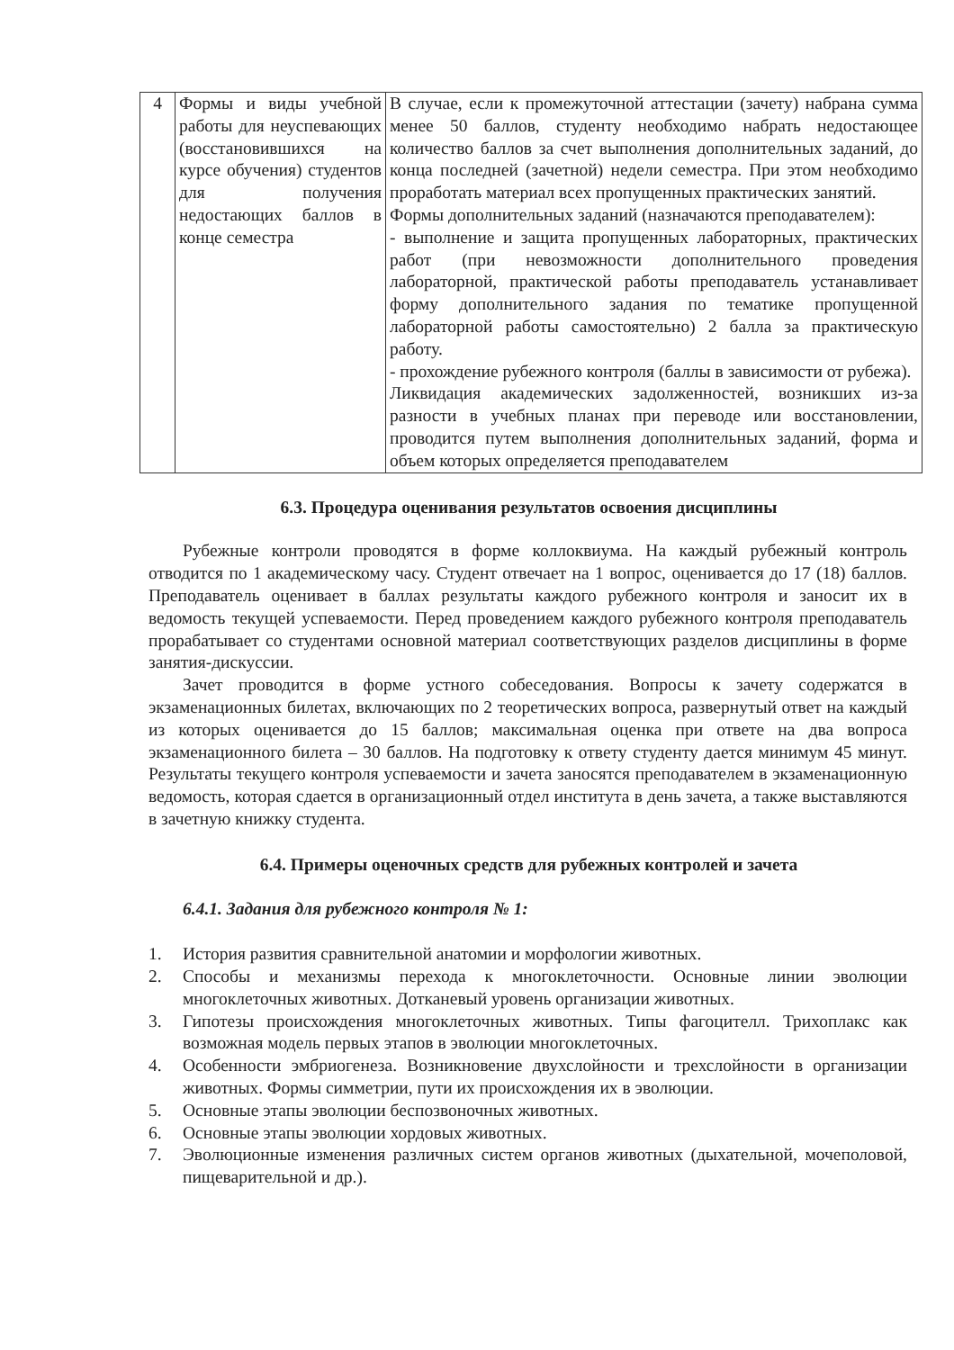| 4 | Формы и виды учебной работы для неуспевающих (восстановившихся на курсе обучения) студентов для получения недостающих баллов в конце семестра | В случае, если к промежуточной аттестации (зачету) набрана сумма менее 50 баллов, студенту необходимо набрать недостающее количество баллов за счет выполнения дополнительных заданий, до конца последней (зачетной) недели семестра. При этом необходимо проработать материал всех пропущенных практических занятий. Формы дополнительных заданий (назначаются преподавателем): - выполнение и защита пропущенных лабораторных, практических работ (при невозможности дополнительного проведения лабораторной, практической работы преподаватель устанавливает форму дополнительного задания по тематике пропущенной лабораторной работы самостоятельно) 2 балла за практическую работу. - прохождение рубежного контроля (баллы в зависимости от рубежа). Ликвидация академических задолженностей, возникших из-за разности в учебных планах при переводе или восстановлении, проводится путем выполнения дополнительных заданий, форма и объем которых определяется преподавателем |
6.3. Процедура оценивания результатов освоения дисциплины
Рубежные контроли проводятся в форме коллоквиума. На каждый рубежный контроль отводится по 1 академическому часу. Студент отвечает на 1 вопрос, оценивается до 17 (18) баллов. Преподаватель оценивает в баллах результаты каждого рубежного контроля и заносит их в ведомость текущей успеваемости. Перед проведением каждого рубежного контроля преподаватель прорабатывает со студентами основной материал соответствующих разделов дисциплины в форме занятия-дискуссии.
Зачет проводится в форме устного собеседования. Вопросы к зачету содержатся в экзаменационных билетах, включающих по 2 теоретических вопроса, развернутый ответ на каждый из которых оценивается до 15 баллов; максимальная оценка при ответе на два вопроса экзаменационного билета – 30 баллов. На подготовку к ответу студенту дается минимум 45 минут. Результаты текущего контроля успеваемости и зачета заносятся преподавателем в экзаменационную ведомость, которая сдается в организационный отдел института в день зачета, а также выставляются в зачетную книжку студента.
6.4. Примеры оценочных средств для рубежных контролей и зачета
6.4.1. Задания для рубежного контроля № 1:
1. История развития сравнительной анатомии и морфологии животных.
2. Способы и механизмы перехода к многоклеточности. Основные линии эволюции многоклеточных животных. Дотканевый уровень организации животных.
3. Гипотезы происхождения многоклеточных животных. Типы фагоцителл. Трихоплакс как возможная модель первых этапов в эволюции многоклеточных.
4. Особенности эмбриогенеза. Возникновение двухслойности и трехслойности в организации животных. Формы симметрии, пути их происхождения их в эволюции.
5. Основные этапы эволюции беспозвоночных животных.
6. Основные этапы эволюции хордовых животных.
7. Эволюционные изменения различных систем органов животных (дыхательной, мочеполовой, пищеварительной и др.).